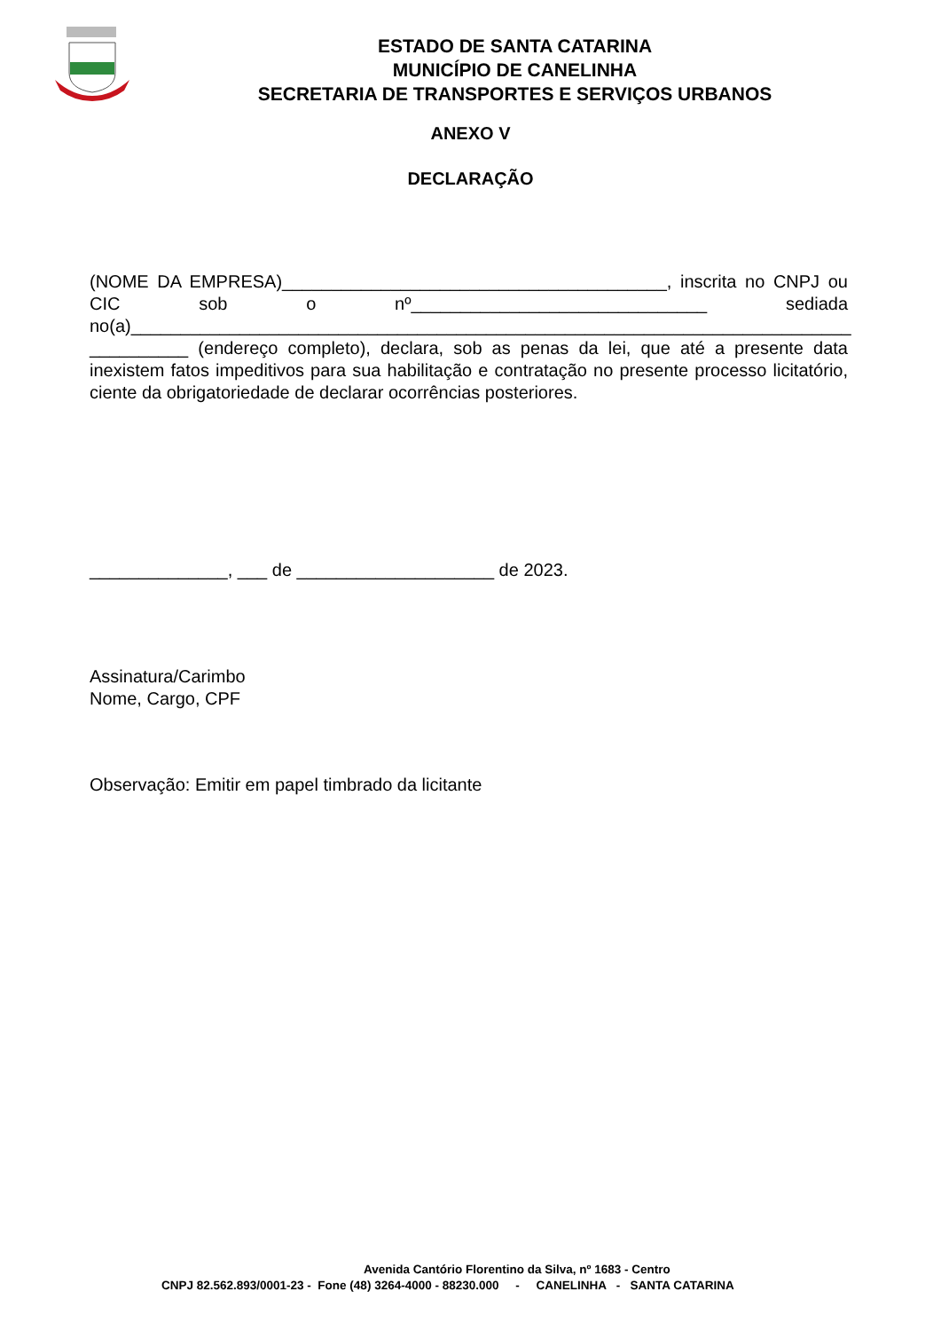ESTADO DE SANTA CATARINA
MUNICÍPIO DE CANELINHA
SECRETARIA DE TRANSPORTES E SERVIÇOS URBANOS
ANEXO V
DECLARAÇÃO
(NOME DA EMPRESA)_______________________________________, inscrita no CNPJ ou CIC sob o nº______________________________ sediada no(a)_________________________________________________________________________ __________ (endereço completo), declara, sob as penas da lei, que até a presente data inexistem fatos impeditivos para sua habilitação e contratação no presente processo licitatório, ciente da obrigatoriedade de declarar ocorrências posteriores.
______________, ___ de ____________________ de 2023.
Assinatura/Carimbo
Nome, Cargo, CPF
Observação: Emitir em papel timbrado da licitante
Avenida Cantório Florentino da Silva, nº 1683 - Centro
CNPJ 82.562.893/0001-23 - Fone (48) 3264-4000 - 88230.000 - CANELINHA - SANTA CATARINA